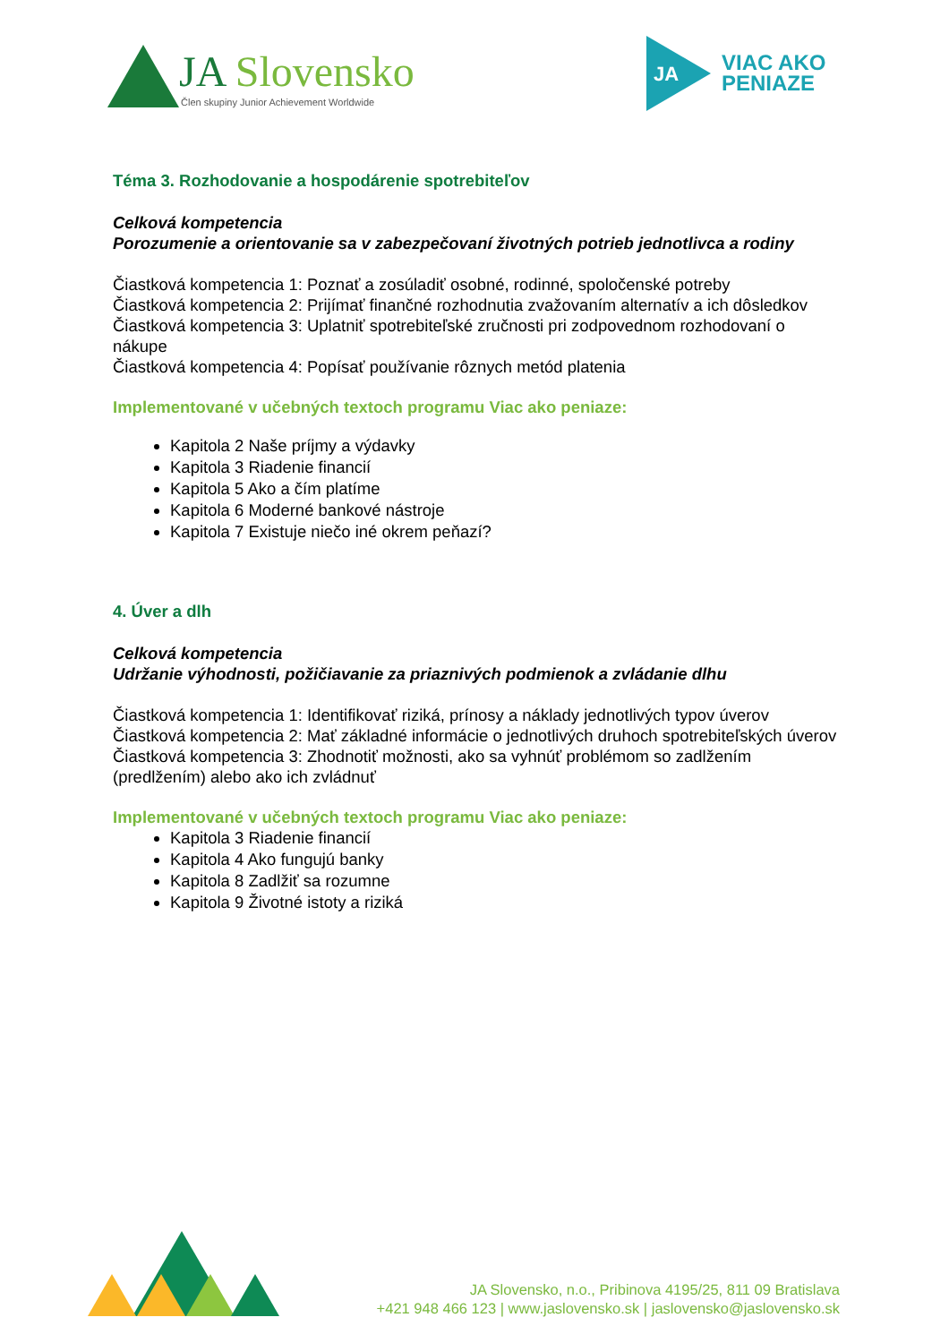JA Slovensko
Člen skupiny Junior Achievement Worldwide
JA
VIAC AKO
PENIAZE
Téma 3. Rozhodovanie a hospodárenie spotrebiteľov
Celková kompetencia
Porozumenie a orientovanie sa v zabezpečovaní životných potrieb jednotlivca a rodiny
Čiastková kompetencia 1: Poznať a zosúladiť osobné, rodinné, spoločenské potreby
Čiastková kompetencia 2: Prijímať finančné rozhodnutia zvažovaním alternatív a ich dôsledkov
Čiastková kompetencia 3: Uplatniť spotrebiteľské zručnosti pri zodpovednom rozhodovaní o nákupe
Čiastková kompetencia 4: Popísať používanie rôznych metód platenia
Implementované v učebných textoch programu Viac ako peniaze:
Kapitola 2 Naše príjmy a výdavky
Kapitola 3 Riadenie financií
Kapitola 5 Ako a čím platíme
Kapitola 6 Moderné bankové nástroje
Kapitola 7 Existuje niečo iné okrem peňazí?
4. Úver a dlh
Celková kompetencia
Udržanie výhodnosti, požičiavanie za priaznivých podmienok a zvládanie dlhu
Čiastková kompetencia 1: Identifikovať riziká, prínosy a náklady jednotlivých typov úverov
Čiastková kompetencia 2: Mať základné informácie o jednotlivých druhoch spotrebiteľských úverov
Čiastková kompetencia 3: Zhodnotiť možnosti, ako sa vyhnúť problémom so zadlžením (predlžením) alebo ako ich zvládnuť
Implementované v učebných textoch programu Viac ako peniaze:
Kapitola 3 Riadenie financií
Kapitola 4 Ako fungujú banky
Kapitola 8 Zadlžiť sa rozumne
Kapitola 9 Životné istoty a riziká
JA Slovensko, n.o., Pribinova 4195/25, 811 09 Bratislava
+421 948 466 123 | www.jaslovensko.sk | jaslovensko@jaslovensko.sk